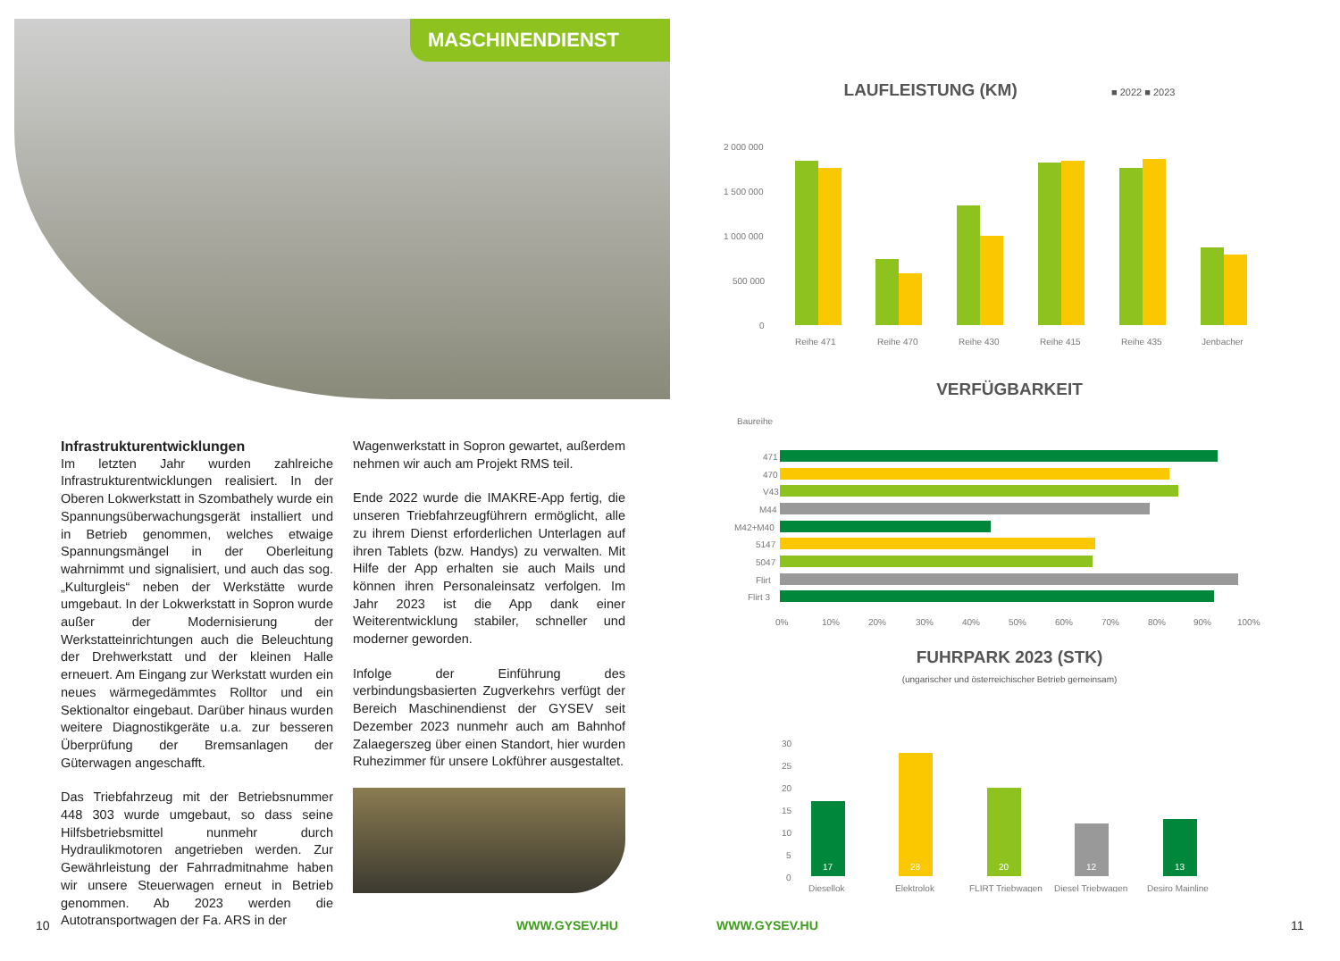MASCHINENDIENST
Infrastrukturentwicklungen
Im letzten Jahr wurden zahlreiche Infrastrukturentwicklungen realisiert. In der Oberen Lokwerkstatt in Szombathely wurde ein Spannungsüberwachungsgerät installiert und in Betrieb genommen, welches etwaige Spannungsmängel in der Oberleitung wahrnimmt und signalisiert, und auch das sog. „Kulturgleis“ neben der Werkstätte wurde umgebaut. In der Lokwerkstatt in Sopron wurde außer der Modernisierung der Werkstatteinrichtungen auch die Beleuchtung der Drehwerkstatt und der kleinen Halle erneuert. Am Eingang zur Werkstatt wurden ein neues wärmegedämmtes Rolltor und ein Sektionaltor eingebaut. Darüber hinaus wurden weitere Diagnostikgeräte u.a. zur besseren Überprüfung der Bremsanlagen der Güterwagen angeschafft.
Das Triebfahrzeug mit der Betriebsnummer 448 303 wurde umgebaut, so dass seine Hilfsbetriebsmittel nunmehr durch Hydraulikmotoren angetrieben werden. Zur Gewährleistung der Fahrradmitnahme haben wir unsere Steuerwagen erneut in Betrieb genommen. Ab 2023 werden die Autotransportwagen der Fa. ARS in der
Wagenwerkstatt in Sopron gewartet, außerdem nehmen wir auch am Projekt RMS teil.
Ende 2022 wurde die IMAKRE-App fertig, die unseren Triebfahrzeugführern ermöglicht, alle zu ihrem Dienst erforderlichen Unterlagen auf ihren Tablets (bzw. Handys) zu verwalten. Mit Hilfe der App erhalten sie auch Mails und können ihren Personaleinsatz verfolgen. Im Jahr 2023 ist die App dank einer Weiterentwicklung stabiler, schneller und moderner geworden.
Infolge der Einführung des verbindungsbasierten Zugverkehrs verfügt der Bereich Maschinendienst der GYSEV seit Dezember 2023 nunmehr auch am Bahnhof Zalaegerszeg über einen Standort, hier wurden Ruhezimmer für unsere Lokführer ausgestaltet.
10 WWW.GYSEV.HU
WWW.GYSEV.HU 11
LAUFLEISTUNG (KM) ■ 2022 ■ 2023
2 000 000
1 500 000
1 000 000
500 000
0
Reihe 471
Reihe 470
Reihe 430
Reihe 415
Reihe 435
Jenbacher
VERFÜGBARKEIT
Baureihe
471
470
V43
M44
M42+M40
5147
5047
Flirt
Flirt 3
0%
10%
20%
30%
40%
50%
60%
70%
80%
90%
100%
FUHRPARK 2023 (STK)
(ungarischer und österreichischer Betrieb gemeinsam)
30
25
20
15
10
5
0
17
28
20
12
13
Diesellok
Elektrolok
FLIRT Triebwagen
Diesel Triebwagen
Desiro Mainline